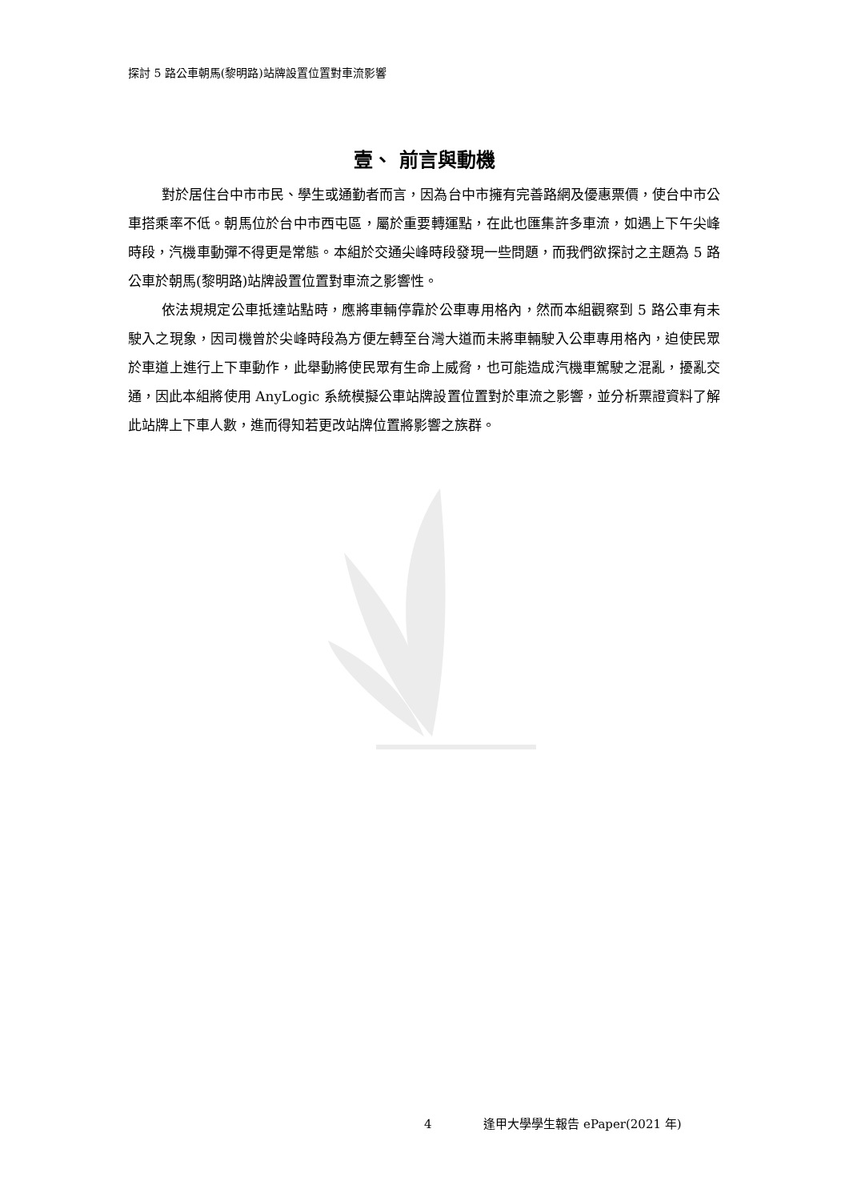探討 5 路公車朝馬(黎明路)站牌設置位置對車流影響
壹、 前言與動機
對於居住台中市市民、學生或通勤者而言，因為台中市擁有完善路網及優惠票價，使台中市公車搭乘率不低。朝馬位於台中市西屯區，屬於重要轉運點，在此也匯集許多車流，如遇上下午尖峰時段，汽機車動彈不得更是常態。本組於交通尖峰時段發現一些問題，而我們欲探討之主題為 5 路公車於朝馬(黎明路)站牌設置位置對車流之影響性。
依法規規定公車抵達站點時，應將車輛停靠於公車專用格內，然而本組觀察到 5 路公車有未駛入之現象，因司機曾於尖峰時段為方便左轉至台灣大道而未將車輛駛入公車專用格內，迫使民眾於車道上進行上下車動作，此舉動將使民眾有生命上威脅，也可能造成汽機車駕駛之混亂，擾亂交通，因此本組將使用 AnyLogic 系統模擬公車站牌設置位置對於車流之影響，並分析票證資料了解此站牌上下車人數，進而得知若更改站牌位置將影響之族群。
4 逢甲大學學生報告 ePaper(2021 年)